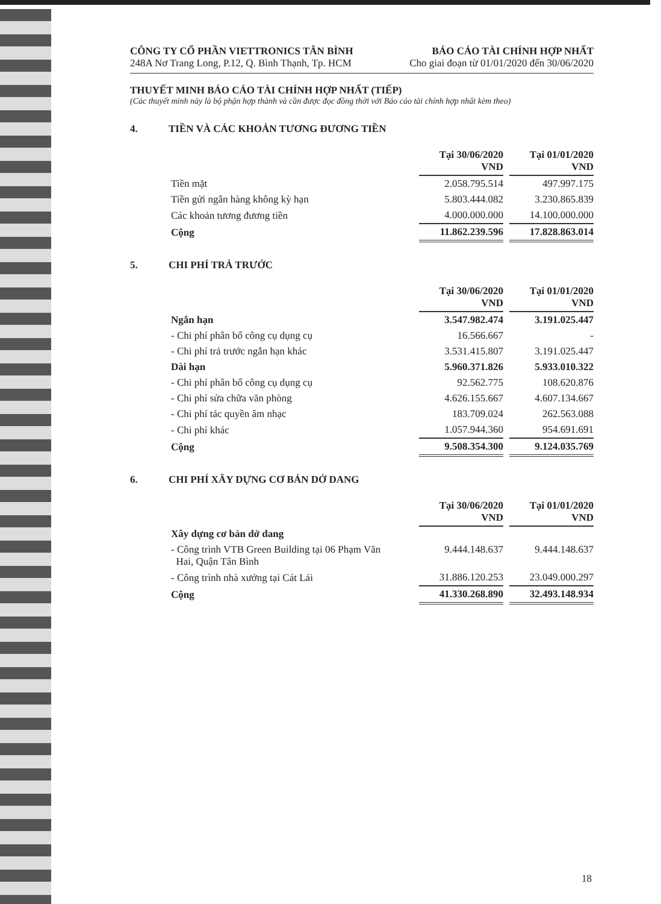CÔNG TY CỔ PHẦN VIETTRONICS TÂN BÌNH
248A Nơ Trang Long, P.12, Q. Bình Thạnh, Tp. HCM
BÁO CÁO TÀI CHÍNH HỢP NHẤT
Cho giai đoạn từ 01/01/2020 đến 30/06/2020
THUYẾT MINH BÁO CÁO TÀI CHÍNH HỢP NHẤT (TIẾP)
(Các thuyết minh này là bộ phận hợp thành và cần được đọc đồng thời với Báo cáo tài chính hợp nhất kèm theo)
4. TIỀN VÀ CÁC KHOẢN TƯƠNG ĐƯƠNG TIỀN
| | Tại 30/06/2020 VND | | Tại 01/01/2020 VND |
| Tiền mặt | 2.058.795.514 | | 497.997.175 |
| Tiền gửi ngân hàng không kỳ hạn | 5.803.444.082 | | 3.230.865.839 |
| Các khoản tương đương tiền | 4.000.000.000 | | 14.100.000.000 |
| Cộng | 11.862.239.596 | | 17.828.863.014 |
5. CHI PHÍ TRẢ TRƯỚC
| | Tại 30/06/2020 VND | | Tại 01/01/2020 VND |
| Ngắn hạn | 3.547.982.474 | | 3.191.025.447 |
| - Chi phí phân bổ công cụ dụng cụ | 16.566.667 | | - |
| - Chi phí trả trước ngắn hạn khác | 3.531.415.807 | | 3.191.025.447 |
| Dài hạn | 5.960.371.826 | | 5.933.010.322 |
| - Chi phí phân bổ công cụ dụng cụ | 92.562.775 | | 108.620.876 |
| - Chi phí sửa chữa văn phòng | 4.626.155.667 | | 4.607.134.667 |
| - Chi phí tác quyền âm nhạc | 183.709.024 | | 262.563.088 |
| - Chi phí khác | 1.057.944.360 | | 954.691.691 |
| Cộng | 9.508.354.300 | | 9.124.035.769 |
6. CHI PHÍ XÂY DỰNG CƠ BẢN DỞ DANG
| | Tại 30/06/2020 VND | | Tại 01/01/2020 VND |
| Xây dựng cơ bản dở dang | | | |
| - Công trình VTB Green Building tại 06 Phạm Văn Hai, Quận Tân Bình | 9.444.148.637 | | 9.444.148.637 |
| - Công trình nhà xưởng tại Cát Lái | 31.886.120.253 | | 23.049.000.297 |
| Cộng | 41.330.268.890 | | 32.493.148.934 |
18